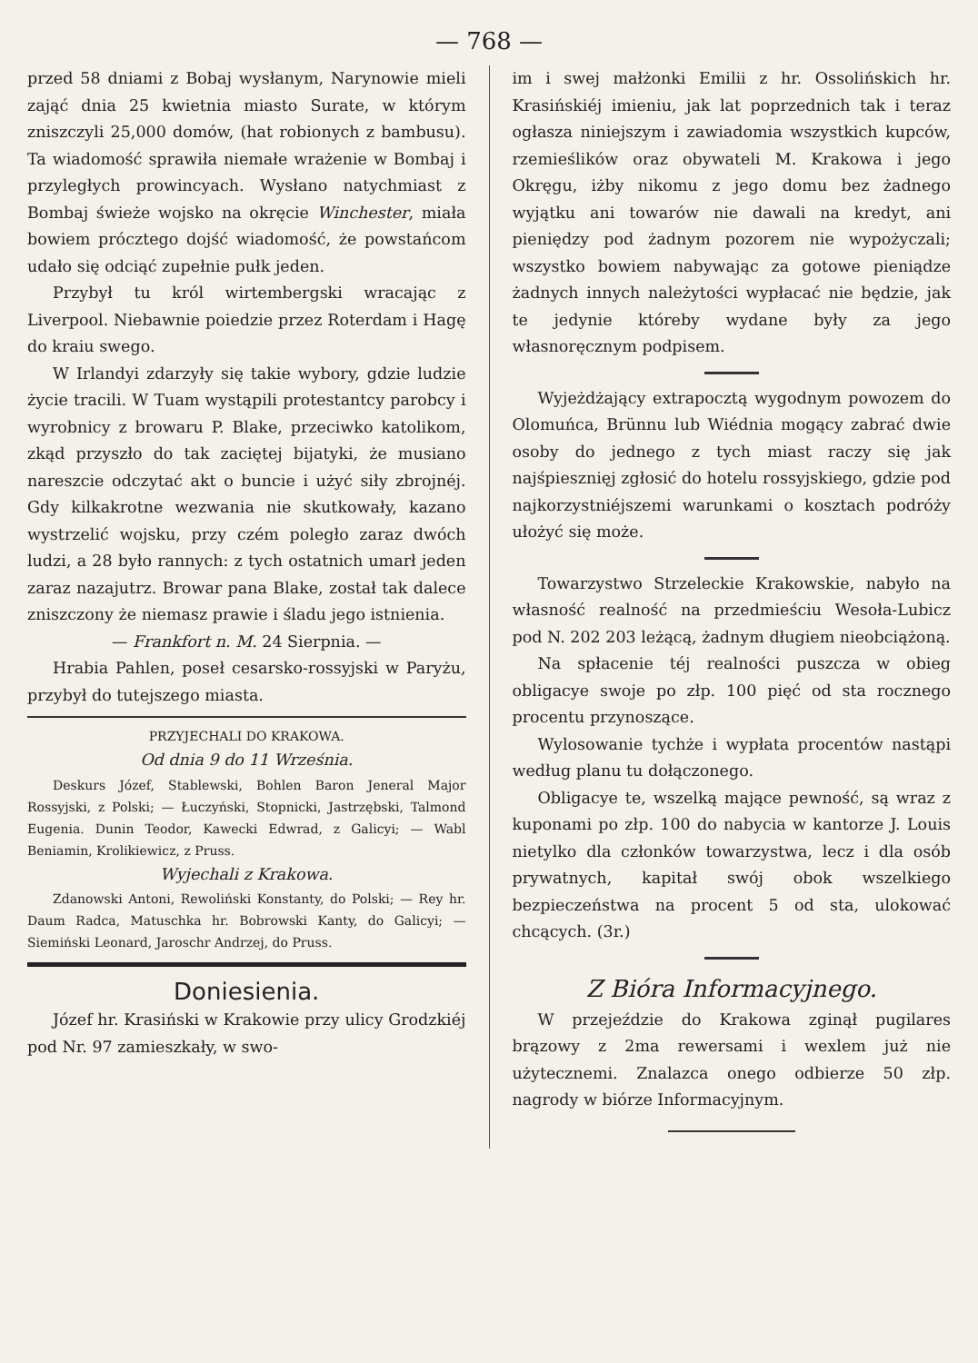— 768 —
przed 58 dniami z Bobaj wysłanym, Narynowie mieli zająć dnia 25 kwietnia miasto Surate, w którym zniszczyli 25,000 domów, (hat robionych z bambusu). Ta wiadomość sprawiła niemałe wrażenie w Bombaj i przyległych prowincyach. Wysłano natychmiast z Bombaj świeże wojsko na okręcie Winchester, miała bowiem prócztego dojść wiadomość, że powstańcom udało się odciąć zupełnie pułk jeden.
Przybył tu król wirtembergski wracając z Liverpool. Niebawnie poiedzie przez Roterdam i Hagę do kraiu swego.
W Irlandyi zdarzyły się takie wybory, gdzie ludzie życie tracili. W Tuam wystąpili protestantcy parobcy i wyrobnicy z browaru P. Blake, przeciwko katolikom, zkąd przyszło do tak zaciętej bijatyki, że musiano nareszcie odczytać akt o buncie i użyć siły zbrojnéj. Gdy kilkakrotne wezwania nie skutkowały, kazano wystrzelić wojsku, przy czém poległo zaraz dwóch ludzi, a 28 było rannych: z tych ostatnich umarł jeden zaraz nazajutrz. Browar pana Blake, został tak dalece zniszczony że niemasz prawie i śladu jego istnienia.
— Frankfort n. M. 24 Sierpnia. —
Hrabia Pahlen, poseł cesarsko-rossyjski w Paryżu, przybył do tutejszego miasta.
PRZYJECHALI DO KRAKOWA.
Od dnia 9 do 11 Września.
Deskurs Józef, Stablewski, Bohlen Baron Jeneral Major Rossyjski, z Polski; — Łuczyński, Stopnicki, Jastrzębski, Talmond Eugenia. Dunin Teodor, Kawecki Edwrad, z Galicyi; — Wabl Beniamin, Krolikiewicz, z Pruss.
Wyjechali z Krakowa.
Zdanowski Antoni, Rewoliński Konstanty, do Polski; — Rey hr. Daum Radca, Matuschka hr. Bobrowski Kanty, do Galicyi; — Siemiński Leonard, Jaroschr Andrzej, do Pruss.
Doniesienia.
Józef hr. Krasiński w Krakowie przy ulicy Grodzkiéj pod Nr. 97 zamieszkały, w swo-
im i swej małżonki Emilii z hr. Ossolińskich hr. Krasińskiéj imieniu, jak lat poprzednich tak i teraz ogłasza niniejszym i zawiadomia wszystkich kupców, rzemieślików oraz obywateli M. Krakowa i jego Okręgu, iżby nikomu z jego domu bez żadnego wyjątku ani towarów nie dawali na kredyt, ani pieniędzy pod żadnym pozorem nie wypożyczali; wszystko bowiem nabywając za gotowe pieniądze żadnych innych należytości wypłacać nie będzie, jak te jedynie któreby wydane były za jego własnoręcznym podpisem.
Wyjeżdżający extrapocztą wygodnym powozem do Olomuńca, Brünnu lub Wiédnia mogący zabrać dwie osoby do jednego z tych miast raczy się jak najśpiesznięj zgłosić do hotelu rossyjskiego, gdzie pod najkorzystniéjszemi warunkami o kosztach podróży ułożyć się może.
Towarzystwo Strzeleckie Krakowskie, nabyło na własność realność na przedmieściu Wesoła-Lubicz pod N. 202 203 leżącą, żadnym długiem nieobciążoną.
Na spłacenie téj realności puszcza w obieg obligacye swoje po złp. 100 pięć od sta rocznego procentu przynoszące.
Wylosowanie tychże i wypłata procentów nastąpi według planu tu dołączonego.
Obligacye te, wszelką mające pewność, są wraz z kuponami po złp. 100 do nabycia w kantorze J. Louis nietylko dla członków towarzystwa, lecz i dla osób prywatnych, kapitał swój obok wszelkiego bezpieczeństwa na procent 5 od sta, ulokować chcących. (3r.)
Z Bióra Informacyjnego.
W przejeździe do Krakowa zginął pugilares brązowy z 2ma rewersami i wexlem już nie użytecznemi. Znalazca onego odbierze 50 złp. nagrody w biórze Informacyjnym.